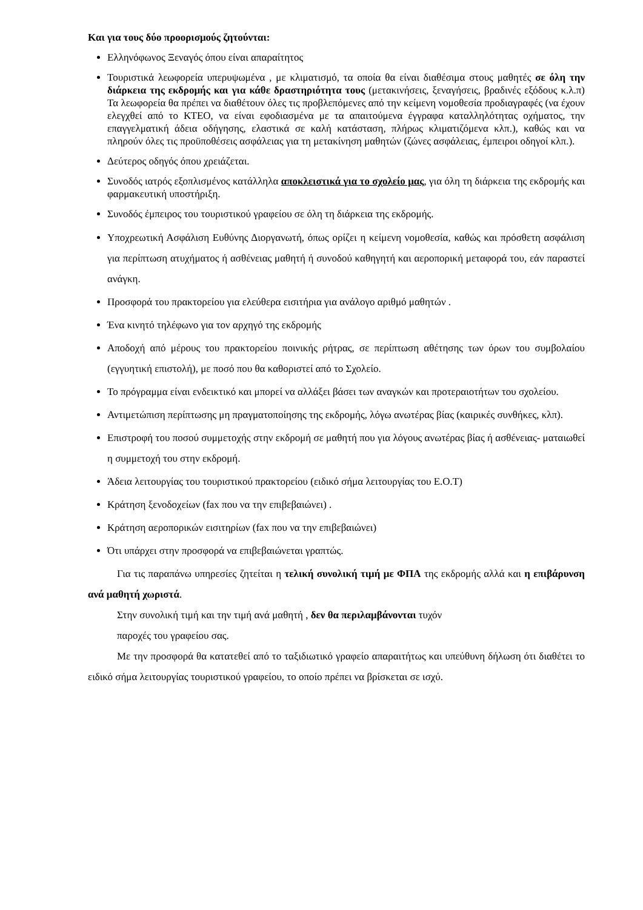Και για τους δύο προορισμούς ζητούνται:
Ελληνόφωνος Ξεναγός όπου είναι απαραίτητος
Τουριστικά λεωφορεία υπερυψωμένα , με κλιματισμό, τα οποία θα είναι διαθέσιμα στους μαθητές σε όλη την διάρκεια της εκδρομής και για κάθε δραστηριότητα τους (μετακινήσεις, ξεναγήσεις, βραδινές εξόδους κ.λ.π) Τα λεωφορεία θα πρέπει να διαθέτουν όλες τις προβλεπόμενες από την κείμενη νομοθεσία προδιαγραφές (να έχουν ελεγχθεί από το ΚΤΕΟ, να είναι εφοδιασμένα με τα απαιτούμενα έγγραφα καταλληλότητας οχήματος, την επαγγελματική άδεια οδήγησης, ελαστικά σε καλή κατάσταση, πλήρως κλιματιζόμενα κλπ.), καθώς και να πληρούν όλες τις προϋποθέσεις ασφάλειας για τη μετακίνηση μαθητών (ζώνες ασφάλειας, έμπειροι οδηγοί κλπ.).
Δεύτερος οδηγός όπου χρειάζεται.
Συνοδός ιατρός εξοπλισμένος κατάλληλα αποκλειστικά για το σχολείο μας, για όλη τη διάρκεια της εκδρομής και φαρμακευτική υποστήριξη.
Συνοδός έμπειρος του τουριστικού γραφείου σε όλη τη διάρκεια της εκδρομής.
Υποχρεωτική Ασφάλιση Ευθύνης Διοργανωτή, όπως ορίζει η κείμενη νομοθεσία, καθώς και πρόσθετη ασφάλιση για περίπτωση ατυχήματος ή ασθένειας μαθητή ή συνοδού καθηγητή και αεροπορική μεταφορά του, εάν παραστεί ανάγκη.
Προσφορά του πρακτορείου για ελεύθερα εισιτήρια για ανάλογο αριθμό μαθητών .
Ένα κινητό τηλέφωνο για τον αρχηγό της εκδρομής
Αποδοχή από μέρους του πρακτορείου ποινικής ρήτρας, σε περίπτωση αθέτησης των όρων του συμβολαίου (εγγυητική επιστολή), με ποσό που θα καθοριστεί από το Σχολείο.
Το πρόγραμμα είναι ενδεικτικό και μπορεί να αλλάξει βάσει των αναγκών και προτεραιοτήτων του σχολείου.
Αντιμετώπιση περίπτωσης μη πραγματοποίησης της εκδρομής, λόγω ανωτέρας βίας (καιρικές συνθήκες, κλπ).
Επιστροφή του ποσού συμμετοχής στην εκδρομή σε μαθητή που για λόγους ανωτέρας βίας ή ασθένειας- ματαιωθεί η συμμετοχή του στην εκδρομή.
Άδεια λειτουργίας του τουριστικού πρακτορείου (ειδικό σήμα λειτουργίας του Ε.Ο.Τ)
Κράτηση ξενοδοχείων (fax που να την επιβεβαιώνει) .
Κράτηση αεροπορικών εισιτηρίων (fax που να την επιβεβαιώνει)
Ότι υπάρχει στην προσφορά να επιβεβαιώνεται γραπτώς.
Για τις παραπάνω υπηρεσίες ζητείται η τελική συνολική τιμή με ΦΠΑ της εκδρομής αλλά και η επιβάρυνση ανά μαθητή χωριστά.
Στην συνολική τιμή και την τιμή ανά μαθητή , δεν θα περιλαμβάνονται τυχόν
παροχές του γραφείου σας.
Με την προσφορά θα κατατεθεί από το ταξιδιωτικό γραφείο απαραιτήτως και υπεύθυνη δήλωση ότι διαθέτει το ειδικό σήμα λειτουργίας τουριστικού γραφείου, το οποίο πρέπει να βρίσκεται σε ισχύ.